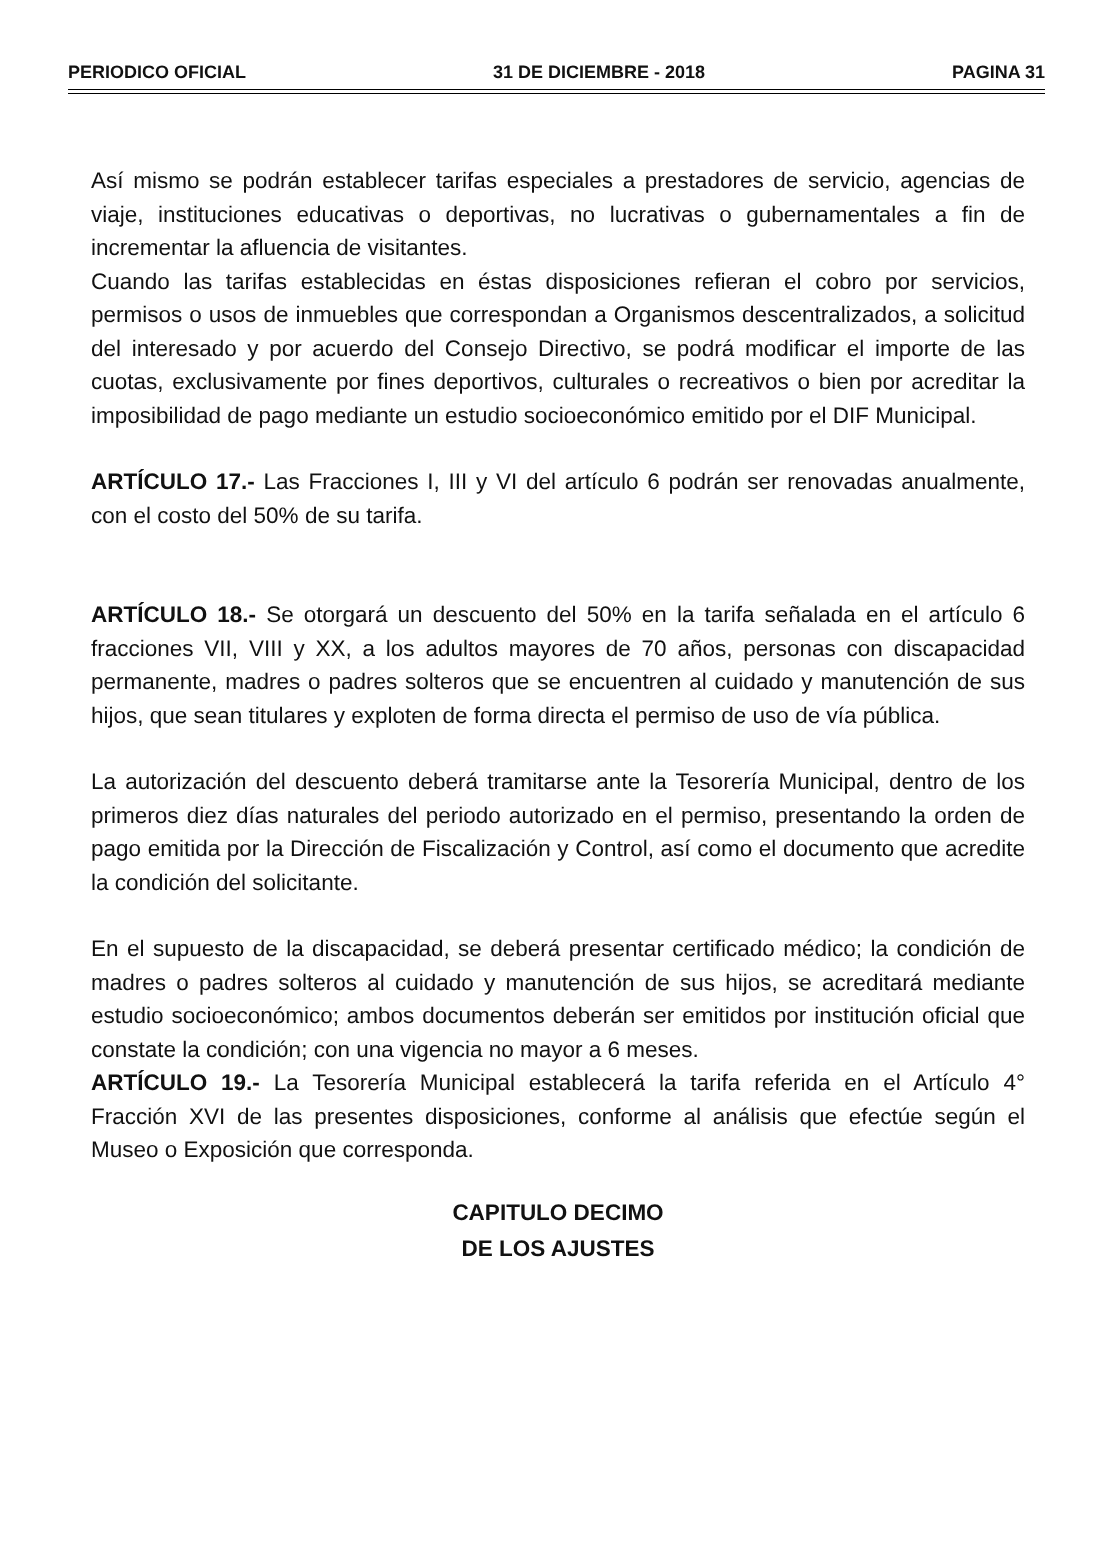PERIODICO OFICIAL 31 DE DICIEMBRE - 2018 PAGINA 31
Así mismo se podrán establecer tarifas especiales a prestadores de servicio, agencias de viaje, instituciones educativas o deportivas, no lucrativas o gubernamentales a fin de incrementar la afluencia de visitantes.
Cuando las tarifas establecidas en éstas disposiciones refieran el cobro por servicios, permisos o usos de inmuebles que correspondan a Organismos descentralizados, a solicitud del interesado y por acuerdo del Consejo Directivo, se podrá modificar el importe de las cuotas, exclusivamente por fines deportivos, culturales o recreativos o bien por acreditar la imposibilidad de pago mediante un estudio socioeconómico emitido por el DIF Municipal.
ARTÍCULO 17.- Las Fracciones I, III y VI del artículo 6 podrán ser renovadas anualmente, con el costo del 50% de su tarifa.
ARTÍCULO 18.- Se otorgará un descuento del 50% en la tarifa señalada en el artículo 6 fracciones VII, VIII y XX, a los adultos mayores de 70 años, personas con discapacidad permanente, madres o padres solteros que se encuentren al cuidado y manutención de sus hijos, que sean titulares y exploten de forma directa el permiso de uso de vía pública.
La autorización del descuento deberá tramitarse ante la Tesorería Municipal, dentro de los primeros diez días naturales del periodo autorizado en el permiso, presentando la orden de pago emitida por la Dirección de Fiscalización y Control, así como el documento que acredite la condición del solicitante.
En el supuesto de la discapacidad, se deberá presentar certificado médico; la condición de madres o padres solteros al cuidado y manutención de sus hijos, se acreditará mediante estudio socioeconómico; ambos documentos deberán ser emitidos por institución oficial que constate la condición; con una vigencia no mayor a 6 meses.
ARTÍCULO 19.- La Tesorería Municipal establecerá la tarifa referida en el Artículo 4° Fracción XVI de las presentes disposiciones, conforme al análisis que efectúe según el Museo o Exposición que corresponda.
CAPITULO DECIMO
DE LOS AJUSTES